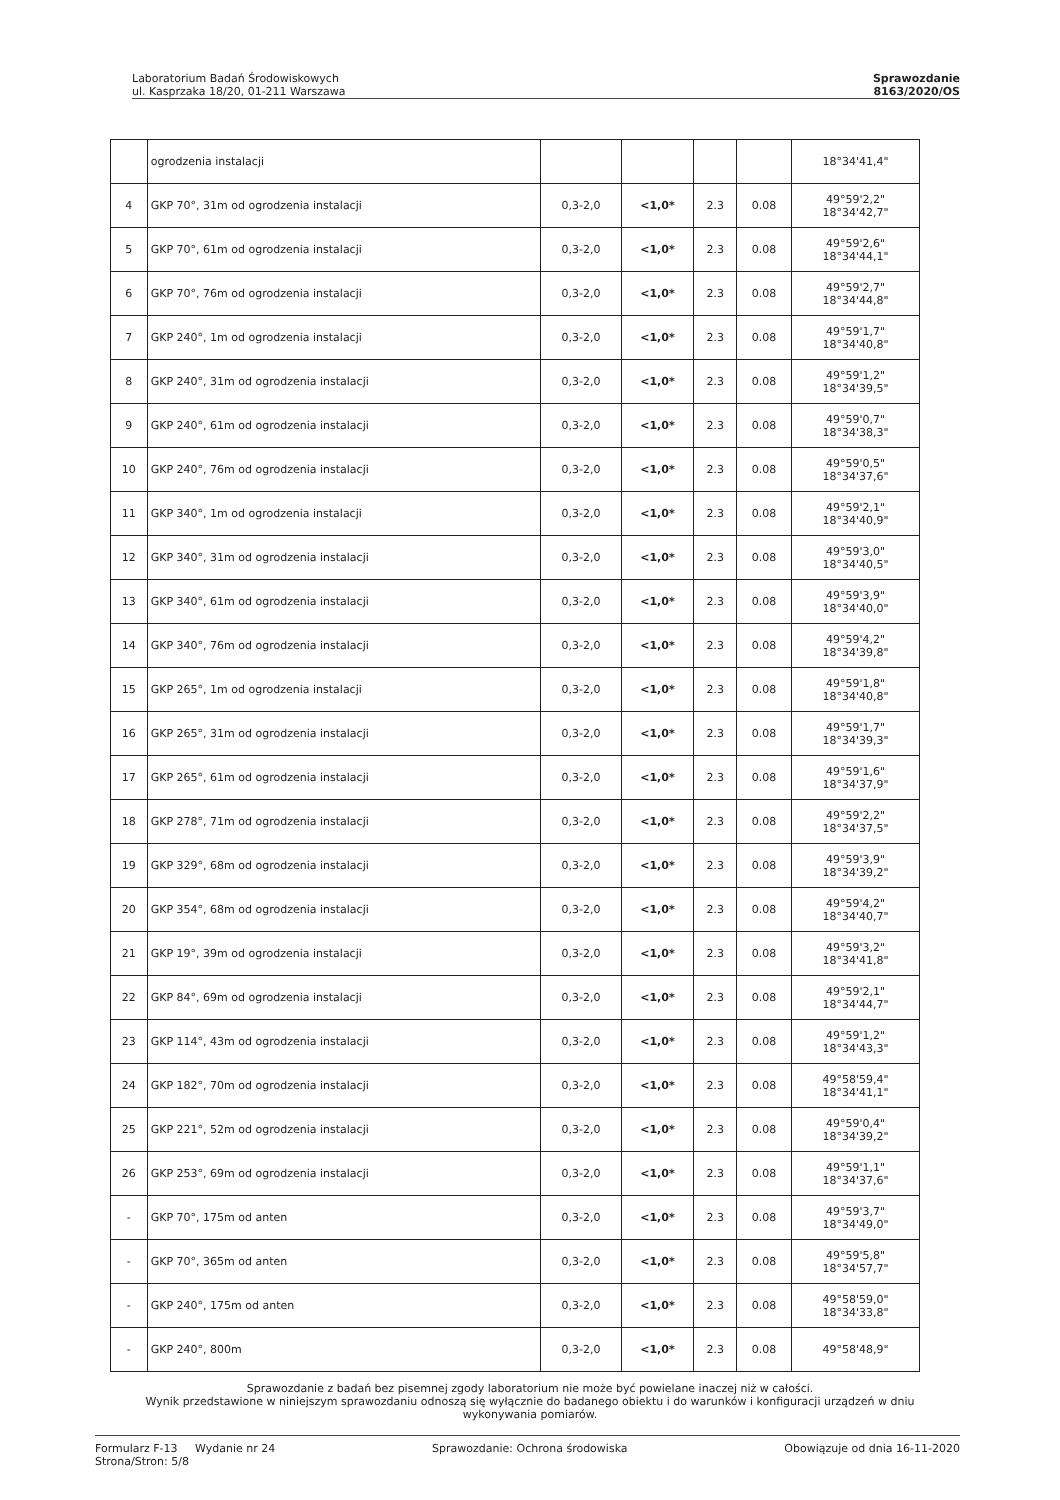Laboratorium Badań Środowiskowych
ul. Kasprzaka 18/20, 01-211 Warszawa
Sprawozdanie
8163/2020/OS
| | ogrodzenia instalacji | | | | | 18°34'41,4" |
| 4 | GKP 70°, 31m od ogrodzenia instalacji | 0,3-2,0 | <1,0* | 2.3 | 0.08 | 49°59'2,2" 18°34'42,7" |
| 5 | GKP 70°, 61m od ogrodzenia instalacji | 0,3-2,0 | <1,0* | 2.3 | 0.08 | 49°59'2,6" 18°34'44,1" |
| 6 | GKP 70°, 76m od ogrodzenia instalacji | 0,3-2,0 | <1,0* | 2.3 | 0.08 | 49°59'2,7" 18°34'44,8" |
| 7 | GKP 240°, 1m od ogrodzenia instalacji | 0,3-2,0 | <1,0* | 2.3 | 0.08 | 49°59'1,7" 18°34'40,8" |
| 8 | GKP 240°, 31m od ogrodzenia instalacji | 0,3-2,0 | <1,0* | 2.3 | 0.08 | 49°59'1,2" 18°34'39,5" |
| 9 | GKP 240°, 61m od ogrodzenia instalacji | 0,3-2,0 | <1,0* | 2.3 | 0.08 | 49°59'0,7" 18°34'38,3" |
| 10 | GKP 240°, 76m od ogrodzenia instalacji | 0,3-2,0 | <1,0* | 2.3 | 0.08 | 49°59'0,5" 18°34'37,6" |
| 11 | GKP 340°, 1m od ogrodzenia instalacji | 0,3-2,0 | <1,0* | 2.3 | 0.08 | 49°59'2,1" 18°34'40,9" |
| 12 | GKP 340°, 31m od ogrodzenia instalacji | 0,3-2,0 | <1,0* | 2.3 | 0.08 | 49°59'3,0" 18°34'40,5" |
| 13 | GKP 340°, 61m od ogrodzenia instalacji | 0,3-2,0 | <1,0* | 2.3 | 0.08 | 49°59'3,9" 18°34'40,0" |
| 14 | GKP 340°, 76m od ogrodzenia instalacji | 0,3-2,0 | <1,0* | 2.3 | 0.08 | 49°59'4,2" 18°34'39,8" |
| 15 | GKP 265°, 1m od ogrodzenia instalacji | 0,3-2,0 | <1,0* | 2.3 | 0.08 | 49°59'1,8" 18°34'40,8" |
| 16 | GKP 265°, 31m od ogrodzenia instalacji | 0,3-2,0 | <1,0* | 2.3 | 0.08 | 49°59'1,7" 18°34'39,3" |
| 17 | GKP 265°, 61m od ogrodzenia instalacji | 0,3-2,0 | <1,0* | 2.3 | 0.08 | 49°59'1,6" 18°34'37,9" |
| 18 | GKP 278°, 71m od ogrodzenia instalacji | 0,3-2,0 | <1,0* | 2.3 | 0.08 | 49°59'2,2" 18°34'37,5" |
| 19 | GKP 329°, 68m od ogrodzenia instalacji | 0,3-2,0 | <1,0* | 2.3 | 0.08 | 49°59'3,9" 18°34'39,2" |
| 20 | GKP 354°, 68m od ogrodzenia instalacji | 0,3-2,0 | <1,0* | 2.3 | 0.08 | 49°59'4,2" 18°34'40,7" |
| 21 | GKP 19°, 39m od ogrodzenia instalacji | 0,3-2,0 | <1,0* | 2.3 | 0.08 | 49°59'3,2" 18°34'41,8" |
| 22 | GKP 84°, 69m od ogrodzenia instalacji | 0,3-2,0 | <1,0* | 2.3 | 0.08 | 49°59'2,1" 18°34'44,7" |
| 23 | GKP 114°, 43m od ogrodzenia instalacji | 0,3-2,0 | <1,0* | 2.3 | 0.08 | 49°59'1,2" 18°34'43,3" |
| 24 | GKP 182°, 70m od ogrodzenia instalacji | 0,3-2,0 | <1,0* | 2.3 | 0.08 | 49°58'59,4" 18°34'41,1" |
| 25 | GKP 221°, 52m od ogrodzenia instalacji | 0,3-2,0 | <1,0* | 2.3 | 0.08 | 49°59'0,4" 18°34'39,2" |
| 26 | GKP 253°, 69m od ogrodzenia instalacji | 0,3-2,0 | <1,0* | 2.3 | 0.08 | 49°59'1,1" 18°34'37,6" |
| - | GKP 70°, 175m od anten | 0,3-2,0 | <1,0* | 2.3 | 0.08 | 49°59'3,7" 18°34'49,0" |
| - | GKP 70°, 365m od anten | 0,3-2,0 | <1,0* | 2.3 | 0.08 | 49°59'5,8" 18°34'57,7" |
| - | GKP 240°, 175m od anten | 0,3-2,0 | <1,0* | 2.3 | 0.08 | 49°58'59,0" 18°34'33,8" |
| - | GKP 240°, 800m | 0,3-2,0 | <1,0* | 2.3 | 0.08 | 49°58'48,9" |
Sprawozdanie z badań bez pisemnej zgody laboratorium nie może być powielane inaczej niż w całości.
Wynik przedstawione w niniejszym sprawozdaniu odnoszą się wyłącznie do badanego obiektu i do warunków i konfiguracji urządzeń w dniu wykonywania pomiarów.
Formularz F-13 Wydanie nr 24
Strona/Stron: 5/8
Sprawozdanie: Ochrona środowiska
Obowiązuje od dnia 16-11-2020